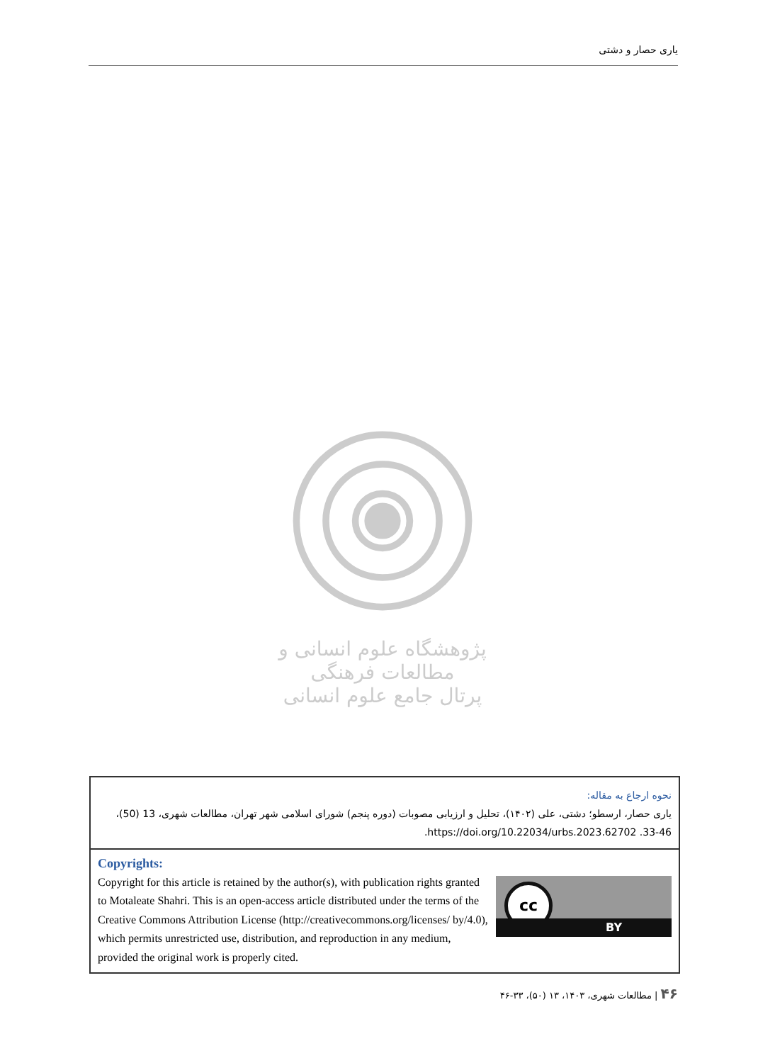یاری حصار و دشتی
پژوهشگاه علوم انسانی و مطالعات فرهنگی
پرتال جامع علوم انسانی
نحوه ارجاع به مقاله:
یاری حصار، ارسطو؛ دشتی، علی (۱۴۰۲)، تحلیل و ارزیابی مصوبات (دوره پنجم) شورای اسلامی شهر تهران، مطالعات شهری، 13 (50)، 46-33. https://doi.org/10.22034/urbs.2023.62702.
Copyrights:
cc
BY
Copyright for this article is retained by the author(s), with publication rights granted to Motaleate Shahri. This is an open-access article distributed under the terms of the Creative Commons Attribution License (http://creativecommons.org/licenses/ by/4.0), which permits unrestricted use, distribution, and reproduction in any medium, provided the original work is properly cited.
۴۶ | مطالعات شهری، ۱۴۰۳، ۱۳ (۵۰)، ۳۳-۴۶